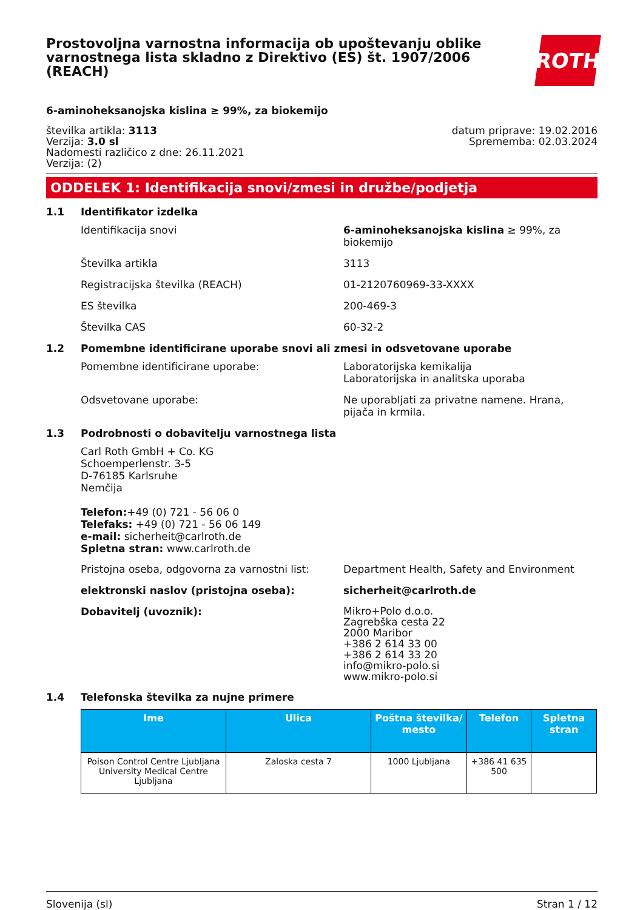Prostovoljna varnostna informacija ob upoštevanju oblike varnostnega lista skladno z Direktivo (ES) št. 1907/2006 (REACH)
ROTH
6-aminoheksanojska kislina ≥ 99%, za biokemijo
številka artikla: 3113
Verzija: 3.0 sl
Nadomesti različico z dne: 26.11.2021
Verzija: (2)
datum priprave: 19.02.2016
Sprememba: 02.03.2024
ODDELEK 1: Identifikacija snovi/zmesi in družbe/podjetja
1.1 Identifikator izdelka
Identifikacija snovi 6-aminoheksanojska kislina ≥ 99%, za biokemijo
Številka artikla 3113
Registracijska številka (REACH) 01-2120760969-33-XXXX
ES številka 200-469-3
Številka CAS 60-32-2
1.2 Pomembne identificirane uporabe snovi ali zmesi in odsvetovane uporabe
Pomembne identificirane uporabe: Laboratorijska kemikalija
Laboratorijska in analitska uporaba
Odsvetovane uporabe: Ne uporabljati za privatne namene. Hrana, pijača in krmila.
1.3 Podrobnosti o dobavitelju varnostnega lista
Carl Roth GmbH + Co. KG
Schoemperlenstr. 3-5
D-76185 Karlsruhe
Nemčija
Telefon:+49 (0) 721 - 56 06 0
Telefaks: +49 (0) 721 - 56 06 149
e-mail: sicherheit@carlroth.de
Spletna stran: www.carlroth.de
Pristojna oseba, odgovorna za varnostni list:
Department Health, Safety and Environment
elektronski naslov (pristojna oseba): sicherheit@carlroth.de
Dobavitelj (uvoznik):
Mikro+Polo d.o.o.
Zagrebška cesta 22
2000 Maribor
+386 2 614 33 00
+386 2 614 33 20
info@mikro-polo.si
www.mikro-polo.si
1.4 Telefonska številka za nujne primere
| Ime | Ulica | Poštna številka/ mesto | Telefon | Spletna stran |
| --- | --- | --- | --- | --- |
| Poison Control Centre Ljubljana University Medical Centre Ljubljana | Zaloska cesta 7 | 1000 Ljubljana | +386 41 635 500 | |
Slovenija (sl) Stran 1 / 12